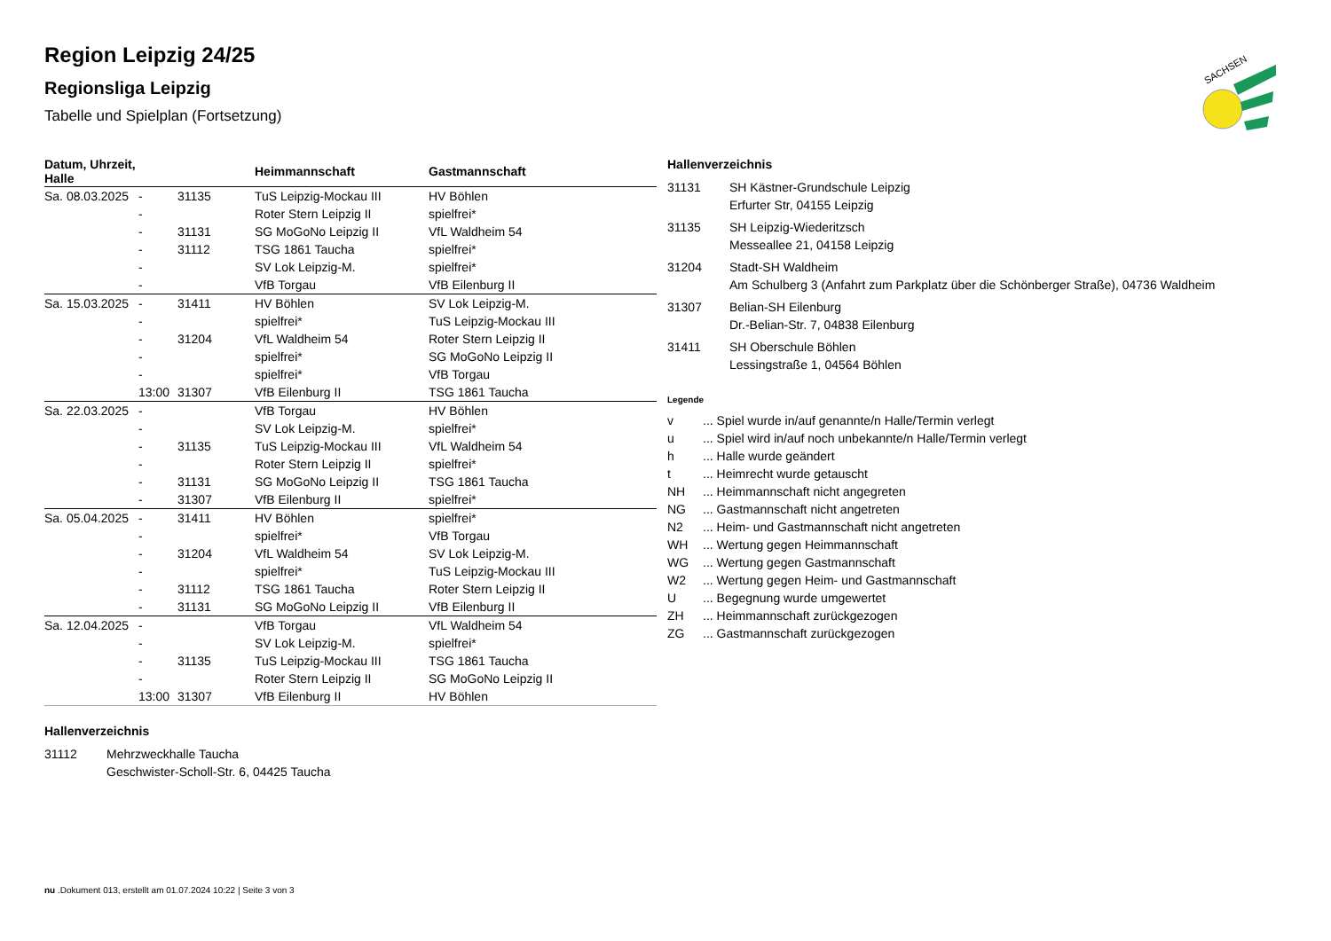Region Leipzig 24/25
Regionsliga Leipzig
Tabelle und Spielplan (Fortsetzung)
| Datum, Uhrzeit, Halle | | | Heimmannschaft | Gastmannschaft |
| --- | --- | --- | --- | --- |
| Sa. 08.03.2025 | - | 31135 | TuS Leipzig-Mockau III | HV Böhlen |
| | - | | Roter Stern Leipzig II | spielfrei* |
| | - | 31131 | SG MoGoNo Leipzig II | VfL Waldheim 54 |
| | - | 31112 | TSG 1861 Taucha | spielfrei* |
| | - | | SV Lok Leipzig-M. | spielfrei* |
| | - | | VfB Torgau | VfB Eilenburg II |
| Sa. 15.03.2025 | - | 31411 | HV Böhlen | SV Lok Leipzig-M. |
| | - | | spielfrei* | TuS Leipzig-Mockau III |
| | - | 31204 | VfL Waldheim 54 | Roter Stern Leipzig II |
| | - | | spielfrei* | SG MoGoNo Leipzig II |
| | - | | spielfrei* | VfB Torgau |
| | 13:00 | 31307 | VfB Eilenburg II | TSG 1861 Taucha |
| Sa. 22.03.2025 | - | | VfB Torgau | HV Böhlen |
| | - | | SV Lok Leipzig-M. | spielfrei* |
| | - | 31135 | TuS Leipzig-Mockau III | VfL Waldheim 54 |
| | - | | Roter Stern Leipzig II | spielfrei* |
| | - | 31131 | SG MoGoNo Leipzig II | TSG 1861 Taucha |
| | - | 31307 | VfB Eilenburg II | spielfrei* |
| Sa. 05.04.2025 | - | 31411 | HV Böhlen | spielfrei* |
| | - | | spielfrei* | VfB Torgau |
| | - | 31204 | VfL Waldheim 54 | SV Lok Leipzig-M. |
| | - | | spielfrei* | TuS Leipzig-Mockau III |
| | - | 31112 | TSG 1861 Taucha | Roter Stern Leipzig II |
| | - | 31131 | SG MoGoNo Leipzig II | VfB Eilenburg II |
| Sa. 12.04.2025 | - | | VfB Torgau | VfL Waldheim 54 |
| | - | | SV Lok Leipzig-M. | spielfrei* |
| | - | 31135 | TuS Leipzig-Mockau III | TSG 1861 Taucha |
| | - | | Roter Stern Leipzig II | SG MoGoNo Leipzig II |
| | 13:00 | 31307 | VfB Eilenburg II | HV Böhlen |
Hallenverzeichnis
| 31112 | Mehrzweckhalle Taucha Geschwister-Scholl-Str. 6, 04425 Taucha |
Hallenverzeichnis
| 31131 | SH Kästner-Grundschule Leipzig Erfurter Str, 04155 Leipzig |
| 31135 | SH Leipzig-Wiederitzsch Messeallee 21, 04158 Leipzig |
| 31204 | Stadt-SH Waldheim Am Schulberg 3 (Anfahrt zum Parkplatz über die Schönberger Straße), 04736 Waldheim |
| 31307 | Belian-SH Eilenburg Dr.-Belian-Str. 7, 04838 Eilenburg |
| 31411 | SH Oberschule Böhlen Lessingstraße 1, 04564 Böhlen |
Legende
| v | ... Spiel wurde in/auf genannte/n Halle/Termin verlegt |
| u | ... Spiel wird in/auf noch unbekannte/n Halle/Termin verlegt |
| h | ... Halle wurde geändert |
| t | ... Heimrecht wurde getauscht |
| NH | ... Heimmannschaft nicht angegreten |
| NG | ... Gastmannschaft nicht angetreten |
| N2 | ... Heim- und Gastmannschaft nicht angetreten |
| WH | ... Wertung gegen Heimmannschaft |
| WG | ... Wertung gegen Gastmannschaft |
| W2 | ... Wertung gegen Heim- und Gastmannschaft |
| U | ... Begegnung wurde umgewertet |
| ZH | ... Heimmannschaft zurückgezogen |
| ZG | ... Gastmannschaft zurückgezogen |
SACHSEN
nu .Dokument 013, erstellt am 01.07.2024 10:22 | Seite 3 von 3